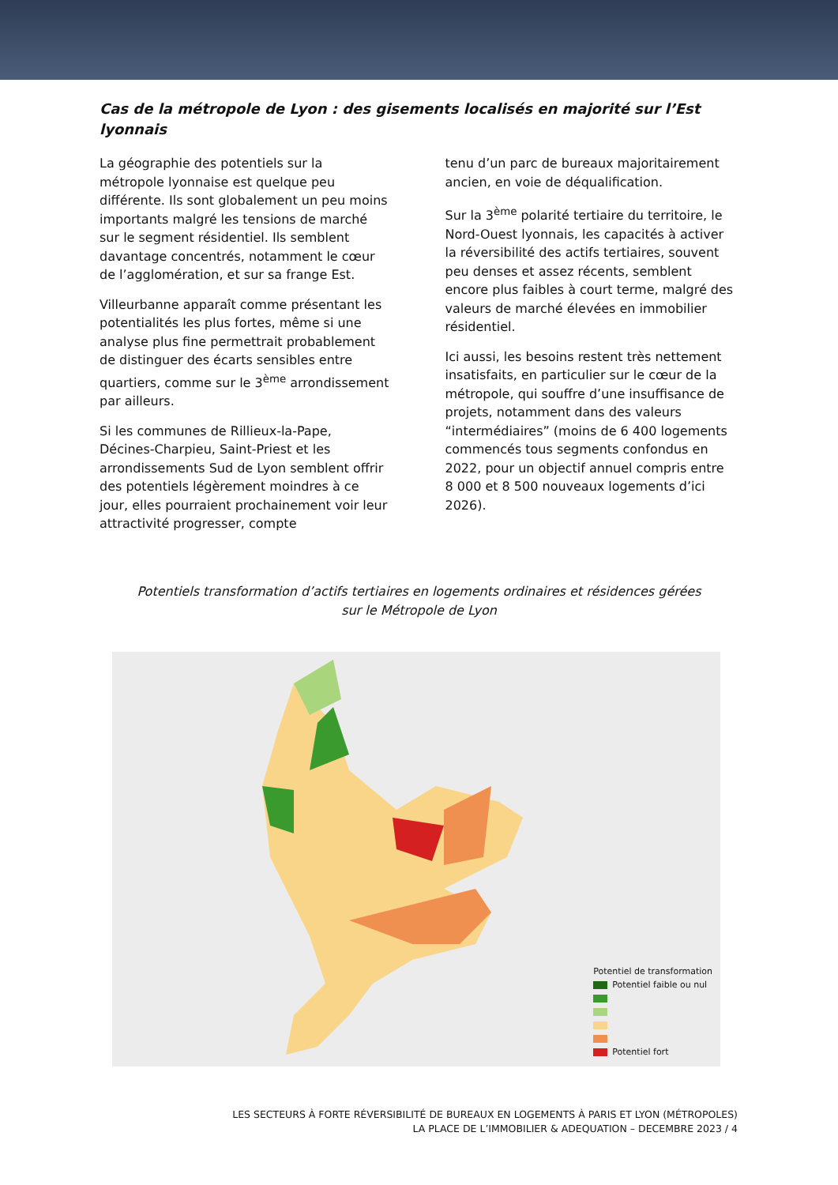Cas de la métropole de Lyon : des gisements localisés en majorité sur l’Est lyonnais
La géographie des potentiels sur la métropole lyonnaise est quelque peu différente. Ils sont globalement un peu moins importants malgré les tensions de marché sur le segment résidentiel. Ils semblent davantage concentrés, notamment le cœur de l’agglomération, et sur sa frange Est.
Villeurbanne apparaît comme présentant les potentialités les plus fortes, même si une analyse plus fine permettrait probablement de distinguer des écarts sensibles entre quartiers, comme sur le 3<sup>ème</sup> arrondissement par ailleurs.
Si les communes de Rillieux-la-Pape, Décines-Charpieu, Saint-Priest et les arrondissements Sud de Lyon semblent offrir des potentiels légèrement moindres à ce jour, elles pourraient prochainement voir leur attractivité progresser, compte
tenu d’un parc de bureaux majoritairement ancien, en voie de déqualification.
Sur la 3<sup>ème</sup> polarité tertiaire du territoire, le Nord-Ouest lyonnais, les capacités à activer la réversibilité des actifs tertiaires, souvent peu denses et assez récents, semblent encore plus faibles à court terme, malgré des valeurs de marché élevées en immobilier résidentiel.
Ici aussi, les besoins restent très nettement insatisfaits, en particulier sur le cœur de la métropole, qui souffre d’une insuffisance de projets, notamment dans des valeurs “intermédiaires” (moins de 6 400 logements commencés tous segments confondus en 2022, pour un objectif annuel compris entre 8 000 et 8 500 nouveaux logements d’ici 2026).
Potentiels transformation d’actifs tertiaires en logements ordinaires et résidences gérées
sur le Métropole de Lyon
Potentiel de transformation
Potentiel faible ou nul
Potentiel fort
LES SECTEURS À FORTE RÉVERSIBILITÉ DE BUREAUX EN LOGEMENTS À PARIS ET LYON (MÉTROPOLES)
LA PLACE DE L’IMMOBILIER & ADEQUATION – DECEMBRE 2023 / 4